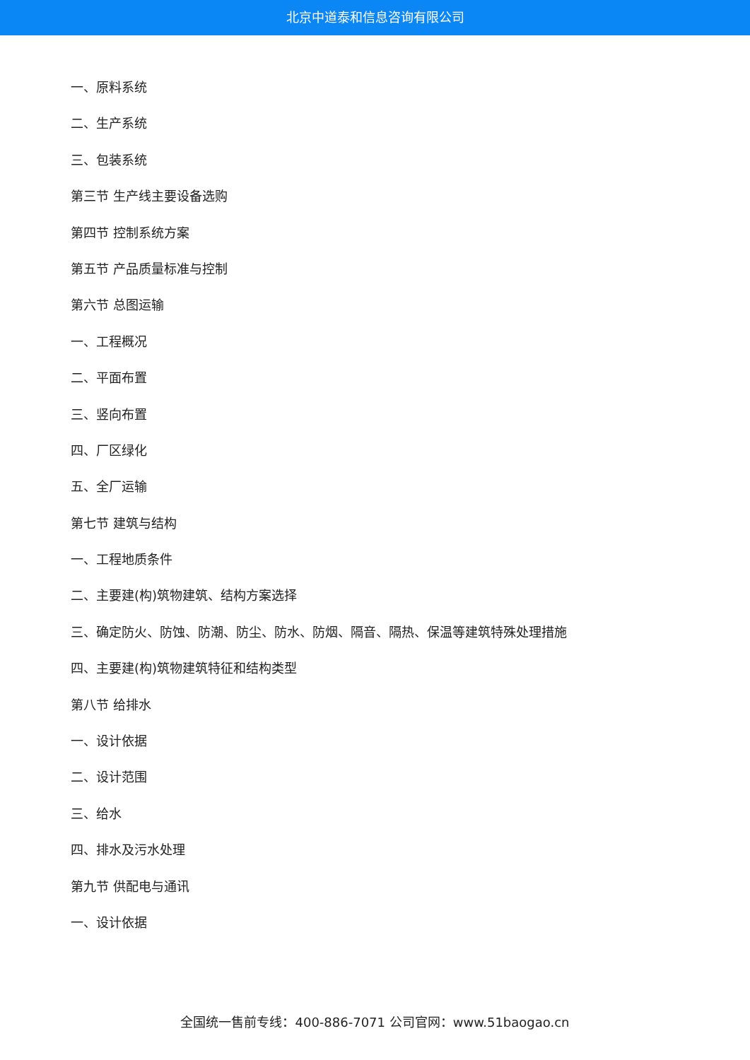北京中道泰和信息咨询有限公司
一、原料系统
二、生产系统
三、包装系统
第三节 生产线主要设备选购
第四节 控制系统方案
第五节 产品质量标准与控制
第六节 总图运输
一、工程概况
二、平面布置
三、竖向布置
四、厂区绿化
五、全厂运输
第七节 建筑与结构
一、工程地质条件
二、主要建(构)筑物建筑、结构方案选择
三、确定防火、防蚀、防潮、防尘、防水、防烟、隔音、隔热、保温等建筑特殊处理措施
四、主要建(构)筑物建筑特征和结构类型
第八节 给排水
一、设计依据
二、设计范围
三、给水
四、排水及污水处理
第九节 供配电与通讯
一、设计依据
全国统一售前专线：400-886-7071 公司官网：www.51baogao.cn